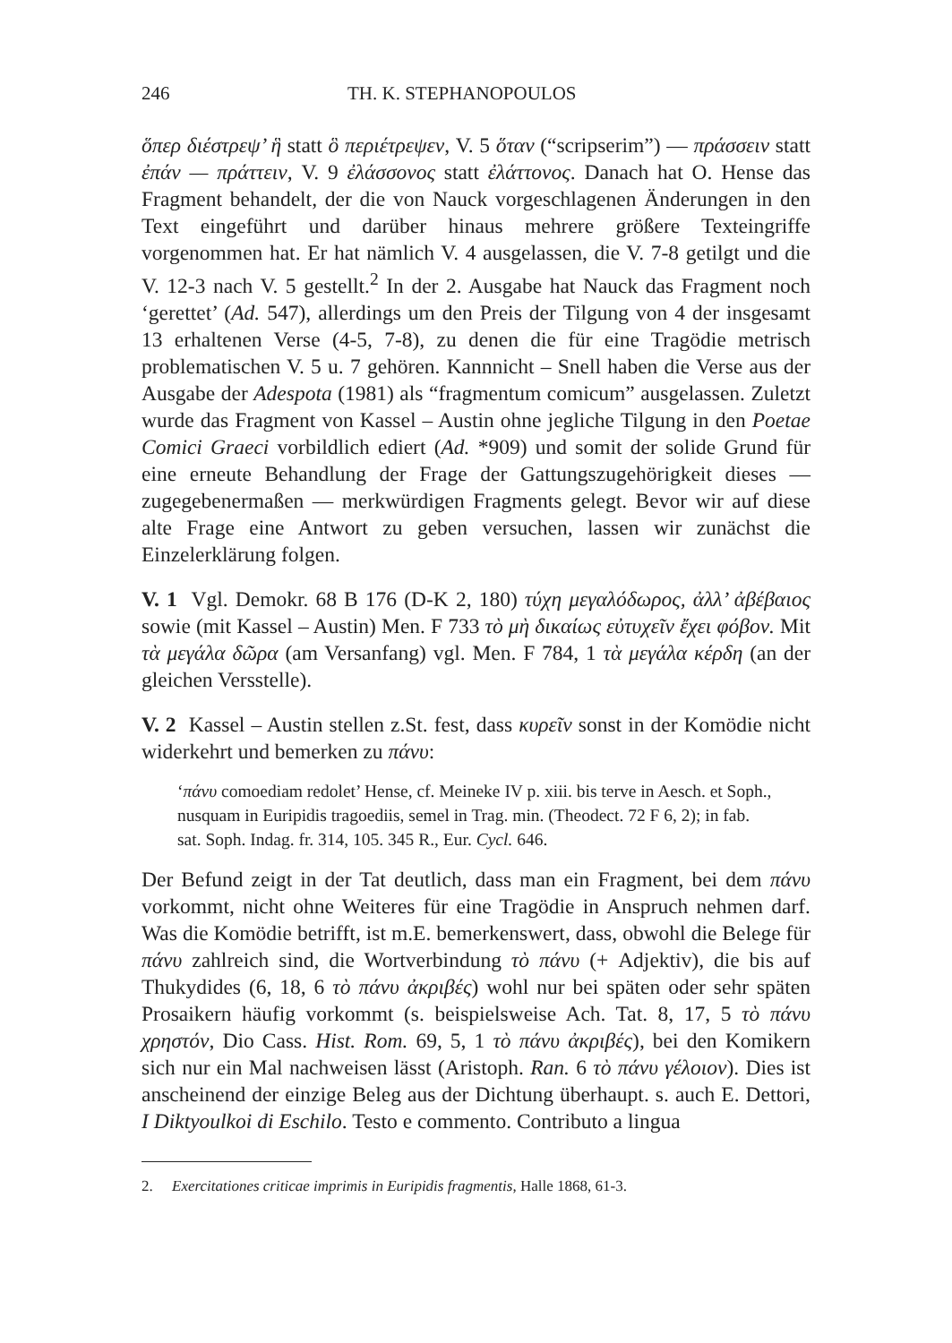246 TH. K. STEPHANOPOULOS
ὅπερ διέστρεψ’ ἣ statt ὃ περιέτρεψεν, V. 5 ὅταν (“scripserim”) — πράσσειν statt ἐπάν — πράττειν, V. 9 ἐλάσσονος statt ἐλάττονος. Danach hat O. Hense das Fragment behandelt, der die von Nauck vorgeschlagenen Änderungen in den Text eingeführt und darüber hinaus mehrere größere Texteingriffe vorgenommen hat. Er hat nämlich V. 4 ausgelassen, die V. 7-8 getilgt und die V. 12-3 nach V. 5 gestellt.<sup>2</sup> In der 2. Ausgabe hat Nauck das Fragment noch ‘gerettet’ (Ad. 547), allerdings um den Preis der Tilgung von 4 der insgesamt 13 erhaltenen Verse (4-5, 7-8), zu denen die für eine Tragödie metrisch problematischen V. 5 u. 7 gehören. Kannnicht – Snell haben die Verse aus der Ausgabe der Adespota (1981) als “fragmentum comicum” ausgelassen. Zuletzt wurde das Fragment von Kassel – Austin ohne jegliche Tilgung in den Poetae Comici Graeci vorbildlich ediert (Ad. *909) und somit der solide Grund für eine erneute Behandlung der Frage der Gattungszugehörigkeit dieses — zugegebenermaßen — merkwürdigen Fragments gelegt. Bevor wir auf diese alte Frage eine Antwort zu geben versuchen, lassen wir zunächst die Einzelerklärung folgen.
V. 1 Vgl. Demokr. 68 B 176 (D-K 2, 180) τύχη μεγαλόδωρος, ἀλλ’ ἀβέβαιος sowie (mit Kassel – Austin) Men. F 733 τὸ μὴ δικαίως εὐτυχεῖν ἔχει φόβον. Mit τὰ μεγάλα δῶρα (am Versanfang) vgl. Men. F 784, 1 τὰ μεγάλα κέρδη (an der gleichen Versstelle).
V. 2 Kassel – Austin stellen z.St. fest, dass κυρεῖν sonst in der Komödie nicht widerkehrt und bemerken zu πάνυ:
‘πάνυ comoediam redolet’ Hense, cf. Meineke IV p. xiii. bis terve in Aesch. et Soph., nusquam in Euripidis tragoediis, semel in Trag. min. (Theodect. 72 F 6, 2); in fab. sat. Soph. Indag. fr. 314, 105. 345 R., Eur. Cycl. 646.
Der Befund zeigt in der Tat deutlich, dass man ein Fragment, bei dem πάνυ vorkommt, nicht ohne Weiteres für eine Tragödie in Anspruch nehmen darf. Was die Komödie betrifft, ist m.E. bemerkenswert, dass, obwohl die Belege für πάνυ zahlreich sind, die Wortverbindung τὸ πάνυ (+ Adjektiv), die bis auf Thukydides (6, 18, 6 τὸ πάνυ ἀκριβές) wohl nur bei späten oder sehr späten Prosaikern häufig vorkommt (s. beispielsweise Ach. Tat. 8, 17, 5 τὸ πάνυ χρηστόν, Dio Cass. Hist. Rom. 69, 5, 1 τὸ πάνυ ἀκριβές), bei den Komikern sich nur ein Mal nachweisen lässt (Aristoph. Ran. 6 τὸ πάνυ γέλοιον). Dies ist anscheinend der einzige Beleg aus der Dichtung überhaupt. s. auch E. Dettori, I Diktyoulkoi di Eschilo. Testo e commento. Contributo a lingua
2. Exercitationes criticae imprimis in Euripidis fragmentis, Halle 1868, 61-3.